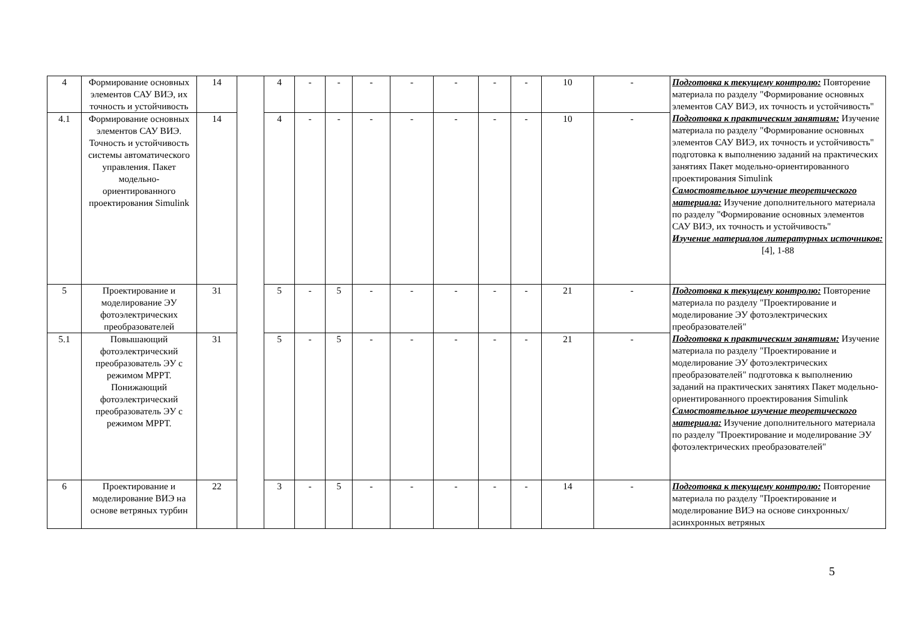| 4 | Формирование основных элементов САУ ВИЭ, их точность и устойчивость | 14 | | 4 | - | - | - | - | - | - | - | 10 | - | Подготовка к текущему контролю: Повторение материала по разделу "Формирование основных элементов САУ ВИЭ, их точность и устойчивость" Подготовка к практическим занятиям: Изучение материала по разделу "Формирование основных элементов САУ ВИЭ, их точность и устойчивость" подготовка к выполнению заданий на практических занятиях Пакет модельно-ориентированного проектирования Simulink Самостоятельное изучение теоретического материала: Изучение дополнительного материала по разделу "Формирование основных элементов САУ ВИЭ, их точность и устойчивость" Изучение материалов литературных источников: [4], 1-88 |
| 4.1 | Формирование основных элементов САУ ВИЭ. Точность и устойчивость системы автоматического управления. Пакет модельно-ориентированного проектирования Simulink | 14 | | 4 | - | - | - | - | - | - | - | 10 | - | |
| 5 | Проектирование и моделирование ЭУ фотоэлектрических преобразователей | 31 | | 5 | - | 5 | - | - | - | - | - | 21 | - | Подготовка к текущему контролю: Повторение материала по разделу "Проектирование и моделирование ЭУ фотоэлектрических преобразователей" Подготовка к практическим занятиям: Изучение материала по разделу "Проектирование и моделирование ЭУ фотоэлектрических преобразователей" подготовка к выполнению заданий на практических занятиях Пакет модельно-ориентированного проектирования Simulink Самостоятельное изучение теоретического материала: Изучение дополнительного материала по разделу "Проектирование и моделирование ЭУ фотоэлектрических преобразователей" |
| 5.1 | Повышающий фотоэлектрический преобразователь ЭУ с режимом МРРТ. Понижающий фотоэлектрический преобразователь ЭУ с режимом МРРТ. | 31 | | 5 | - | 5 | - | - | - | - | - | 21 | - | |
| 6 | Проектирование и моделирование ВИЭ на основе ветряных турбин | 22 | | 3 | - | 5 | - | - | - | - | - | 14 | - | Подготовка к текущему контролю: Повторение материала по разделу "Проектирование и моделирование ВИЭ на основе синхронных/ асинхронных ветряных |
5